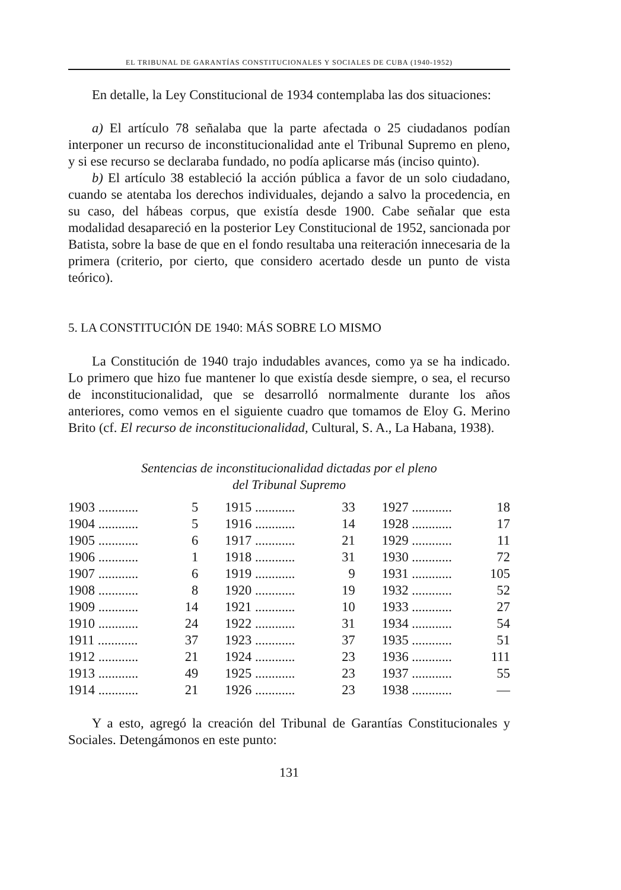EL TRIBUNAL DE GARANTÍAS CONSTITUCIONALES Y SOCIALES DE CUBA (1940-1952)
En detalle, la Ley Constitucional de 1934 contemplaba las dos situaciones:
a) El artículo 78 señalaba que la parte afectada o 25 ciudadanos podían interponer un recurso de inconstitucionalidad ante el Tribunal Supremo en pleno, y si ese recurso se declaraba fundado, no podía aplicarse más (inciso quinto).
b) El artículo 38 estableció la acción pública a favor de un solo ciudadano, cuando se atentaba los derechos individuales, dejando a salvo la procedencia, en su caso, del hábeas corpus, que existía desde 1900. Cabe señalar que esta modalidad desapareció en la posterior Ley Constitucional de 1952, sancionada por Batista, sobre la base de que en el fondo resultaba una reiteración innecesaria de la primera (criterio, por cierto, que considero acertado desde un punto de vista teórico).
5. LA CONSTITUCIÓN DE 1940: MÁS SOBRE LO MISMO
La Constitución de 1940 trajo indudables avances, como ya se ha indicado. Lo primero que hizo fue mantener lo que existía desde siempre, o sea, el recurso de inconstitucionalidad, que se desarrolló normalmente durante los años anteriores, como vemos en el siguiente cuadro que tomamos de Eloy G. Merino Brito (cf. El recurso de inconstitucionalidad, Cultural, S. A., La Habana, 1938).
Sentencias de inconstitucionalidad dictadas por el pleno
del Tribunal Supremo
| 1903 ............ | 5 | 1915 ............ | 33 | 1927 ............ | 18 |
| 1904 ............ | 5 | 1916 ............ | 14 | 1928 ............ | 17 |
| 1905 ............ | 6 | 1917 ............ | 21 | 1929 ............ | 11 |
| 1906 ............ | 1 | 1918 ............ | 31 | 1930 ............ | 72 |
| 1907 ............ | 6 | 1919 ............ | 9 | 1931 ............ | 105 |
| 1908 ............ | 8 | 1920 ............ | 19 | 1932 ............ | 52 |
| 1909 ............ | 14 | 1921 ............ | 10 | 1933 ............ | 27 |
| 1910 ............ | 24 | 1922 ............ | 31 | 1934 ............ | 54 |
| 1911 ............ | 37 | 1923 ............ | 37 | 1935 ............ | 51 |
| 1912 ............ | 21 | 1924 ............ | 23 | 1936 ............ | 111 |
| 1913 ............ | 49 | 1925 ............ | 23 | 1937 ............ | 55 |
| 1914 ............ | 21 | 1926 ............ | 23 | 1938 ............ | — |
Y a esto, agregó la creación del Tribunal de Garantías Constitucionales y Sociales. Detengámonos en este punto:
131